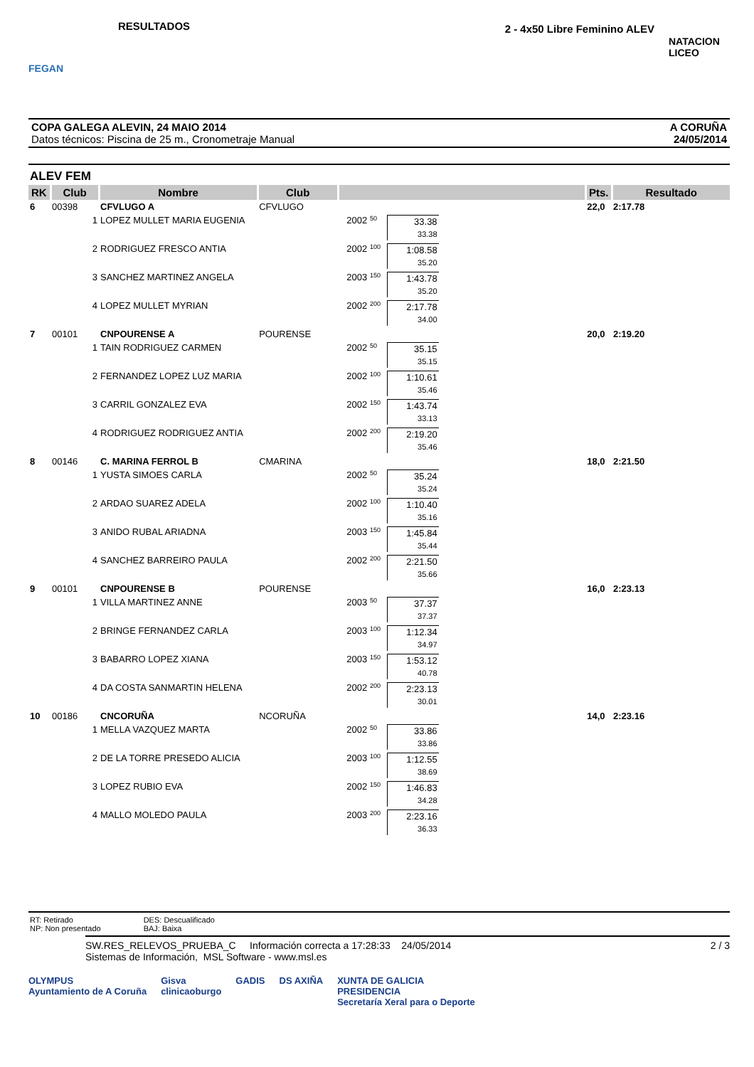FEGAN
RESULTADOS
2 - 4x50 Libre Feminino ALEV
NATACION LICEO
COPA GALEGA ALEVIN, 24 MAIO 2014
Datos técnicos: Piscina de 25 m., Cronometraje Manual
A CORUÑA
24/05/2014
ALEV FEM
| RK | Club | Nombre | Club | | | | Pts. | Resultado |
| --- | --- | --- | --- | --- | --- | --- | --- | --- |
| 6 | 00398 | CFVLUGO A | CFVLUGO | | | | 22,0 | 2:17.78 |
| | 1 | LOPEZ MULLET MARIA EUGENIA | | 2002 | 50 | 33.38 33.38 | | |
| | 2 | RODRIGUEZ FRESCO ANTIA | | 2002 | 100 | 1:08.58 35.20 | | |
| | 3 | SANCHEZ MARTINEZ ANGELA | | 2003 | 150 | 1:43.78 35.20 | | |
| | 4 | LOPEZ MULLET MYRIAN | | 2002 | 200 | 2:17.78 34.00 | | |
| 7 | 00101 | CNPOURENSE A | POURENSE | | | | 20,0 | 2:19.20 |
| | 1 | TAIN RODRIGUEZ CARMEN | | 2002 | 50 | 35.15 35.15 | | |
| | 2 | FERNANDEZ LOPEZ LUZ MARIA | | 2002 | 100 | 1:10.61 35.46 | | |
| | 3 | CARRIL GONZALEZ EVA | | 2002 | 150 | 1:43.74 33.13 | | |
| | 4 | RODRIGUEZ RODRIGUEZ ANTIA | | 2002 | 200 | 2:19.20 35.46 | | |
| 8 | 00146 | C. MARINA FERROL B | CMARINA | | | | 18,0 | 2:21.50 |
| | 1 | YUSTA SIMOES CARLA | | 2002 | 50 | 35.24 35.24 | | |
| | 2 | ARDAO SUAREZ ADELA | | 2002 | 100 | 1:10.40 35.16 | | |
| | 3 | ANIDO RUBAL ARIADNA | | 2003 | 150 | 1:45.84 35.44 | | |
| | 4 | SANCHEZ BARREIRO PAULA | | 2002 | 200 | 2:21.50 35.66 | | |
| 9 | 00101 | CNPOURENSE B | POURENSE | | | | 16,0 | 2:23.13 |
| | 1 | VILLA MARTINEZ ANNE | | 2003 | 50 | 37.37 37.37 | | |
| | 2 | BRINGE FERNANDEZ CARLA | | 2003 | 100 | 1:12.34 34.97 | | |
| | 3 | BABARRO LOPEZ XIANA | | 2003 | 150 | 1:53.12 40.78 | | |
| | 4 | DA COSTA SANMARTIN HELENA | | 2002 | 200 | 2:23.13 30.01 | | |
| 10 | 00186 | CNCORUÑA | NCORUÑA | | | | 14,0 | 2:23.16 |
| | 1 | MELLA VAZQUEZ MARTA | | 2002 | 50 | 33.86 33.86 | | |
| | 2 | DE LA TORRE PRESEDO ALICIA | | 2003 | 100 | 1:12.55 38.69 | | |
| | 3 | LOPEZ RUBIO EVA | | 2002 | 150 | 1:46.83 34.28 | | |
| | 4 | MALLO MOLEDO PAULA | | 2003 | 200 | 2:23.16 36.33 | | |
RT: Retirado
NP: Non presentado
DES: Descualificado
BAJ: Baixa
SW.RES_RELEVOS_PRUEBA_C Información correcta a 17:28:33 24/05/2014
Sistemas de Información, MSL Software - www.msl.es
2 / 3
OLYMPUS
Ayuntamiento de A Coruña
Gisva
clinicaoburgo
GADIS DS AXIÑA XUNTA DE GALICIA
PRESIDENCIA
Secretaría Xeral para o Deporte